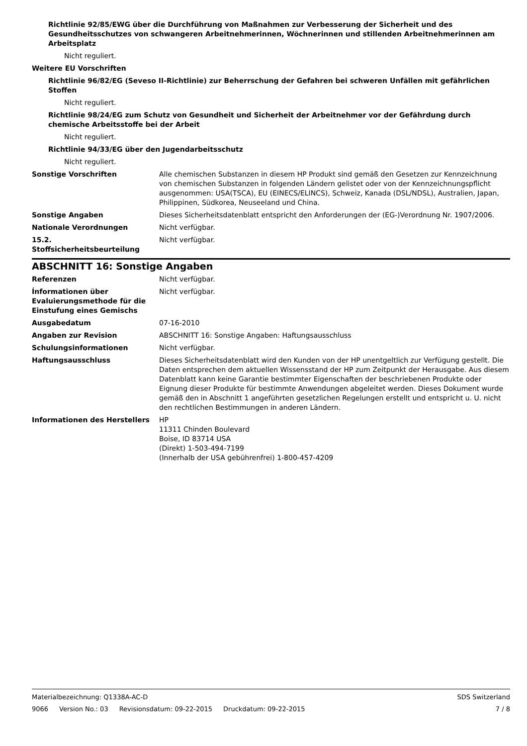Richtlinie 92/85/EWG über die Durchführung von Maßnahmen zur Verbesserung der Sicherheit und des Gesundheitsschutzes von schwangeren Arbeitnehmerinnen, Wöchnerinnen und stillenden Arbeitnehmerinnen am Arbeitsplatz
Nicht reguliert.
Weitere EU Vorschriften
Richtlinie 96/82/EG (Seveso II-Richtlinie) zur Beherrschung der Gefahren bei schweren Unfällen mit gefährlichen Stoffen
Nicht reguliert.
Richtlinie 98/24/EG zum Schutz von Gesundheit und Sicherheit der Arbeitnehmer vor der Gefährdung durch chemische Arbeitsstoffe bei der Arbeit
Nicht reguliert.
Richtlinie 94/33/EG über den Jugendarbeitsschutz
Nicht reguliert.
Sonstige Vorschriften Alle chemischen Substanzen in diesem HP Produkt sind gemäß den Gesetzen zur Kennzeichnung von chemischen Substanzen in folgenden Ländern gelistet oder von der Kennzeichnungspflicht ausgenommen: USA(TSCA), EU (EINECS/ELINCS), Schweiz, Kanada (DSL/NDSL), Australien, Japan, Philippinen, Südkorea, Neuseeland und China.
Sonstige Angaben Dieses Sicherheitsdatenblatt entspricht den Anforderungen der (EG-)Verordnung Nr. 1907/2006.
Nationale Verordnungen Nicht verfügbar.
15.2. Stoffsicherheitsbeurteilung
Nicht verfügbar.
ABSCHNITT 16: Sonstige Angaben
Referenzen Nicht verfügbar.
Ínformationen über Evaluierungsmethode für die Einstufung eines Gemischs
Nicht verfügbar.
Ausgabedatum 07-16-2010
Angaben zur Revision ABSCHNITT 16: Sonstige Angaben: Haftungsausschluss
Schulungsinformationen Nicht verfügbar.
Haftungsausschluss Dieses Sicherheitsdatenblatt wird den Kunden von der HP unentgeltlich zur Verfügung gestellt. Die Daten entsprechen dem aktuellen Wissensstand der HP zum Zeitpunkt der Herausgabe. Aus diesem Datenblatt kann keine Garantie bestimmter Eigenschaften der beschriebenen Produkte oder Eignung dieser Produkte für bestimmte Anwendungen abgeleitet werden. Dieses Dokument wurde gemäß den in Abschnitt 1 angeführten gesetzlichen Regelungen erstellt und entspricht u. U. nicht den rechtlichen Bestimmungen in anderen Ländern.
Informationen des Herstellers HP
11311 Chinden Boulevard
Boise, ID 83714 USA
(Direkt) 1-503-494-7199
(Innerhalb der USA gebührenfrei) 1-800-457-4209
Materialbezeichnung: Q1338A-AC-D
SDS Switzerland
9066 Version No.: 03 Revisionsdatum: 09-22-2015 Druckdatum: 09-22-2015
7 / 8